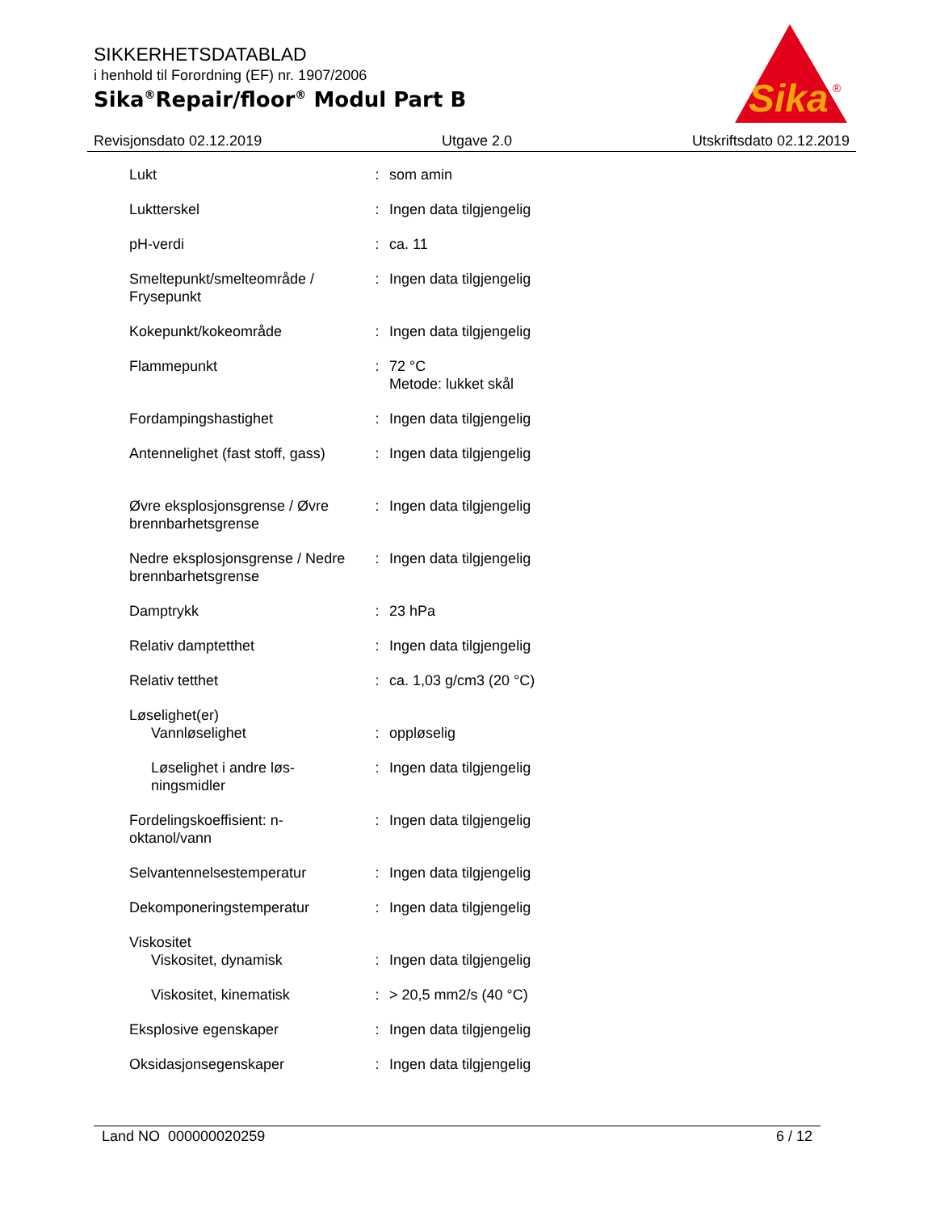SIKKERHETSDATABLAD
i henhold til Forordning (EF) nr. 1907/2006
Sika<sup>®</sup>Repair/floor<sup>®</sup> Modul Part B
Sika
®
Revisjonsdato 02.12.2019 Utgave 2.0 Utskriftsdato 02.12.2019
| Lukt | : | som amin |
| Luktterskel | : | Ingen data tilgjengelig |
| pH-verdi | : | ca. 11 |
| Smeltepunkt/smelteområde / Frysepunkt | : | Ingen data tilgjengelig |
| Kokepunkt/kokeområde | : | Ingen data tilgjengelig |
| Flammepunkt | : | 72 °C Metode: lukket skål |
| Fordampingshastighet | : | Ingen data tilgjengelig |
| Antennelighet (fast stoff, gass) | : | Ingen data tilgjengelig |
| Øvre eksplosjonsgrense / Øvre brennbarhetsgrense | : | Ingen data tilgjengelig |
| Nedre eksplosjonsgrense / Nedre brennbarhetsgrense | : | Ingen data tilgjengelig |
| Damptrykk | : | 23 hPa |
| Relativ damptetthet | : | Ingen data tilgjengelig |
| Relativ tetthet | : | ca. 1,03 g/cm3 (20 °C) |
| Løselighet(er) Vannløselighet | : | oppløselig |
| Løselighet i andre løs-ningsmidler | : | Ingen data tilgjengelig |
| Fordelingskoeffisient: n-oktanol/vann | : | Ingen data tilgjengelig |
| Selvantennelsestemperatur | : | Ingen data tilgjengelig |
| Dekomponeringstemperatur | : | Ingen data tilgjengelig |
| Viskositet Viskositet, dynamisk | : | Ingen data tilgjengelig |
| Viskositet, kinematisk | : | > 20,5 mm2/s (40 °C) |
| Eksplosive egenskaper | : | Ingen data tilgjengelig |
| Oksidasjonsegenskaper | : | Ingen data tilgjengelig |
Land NO 000000020259 6 / 12